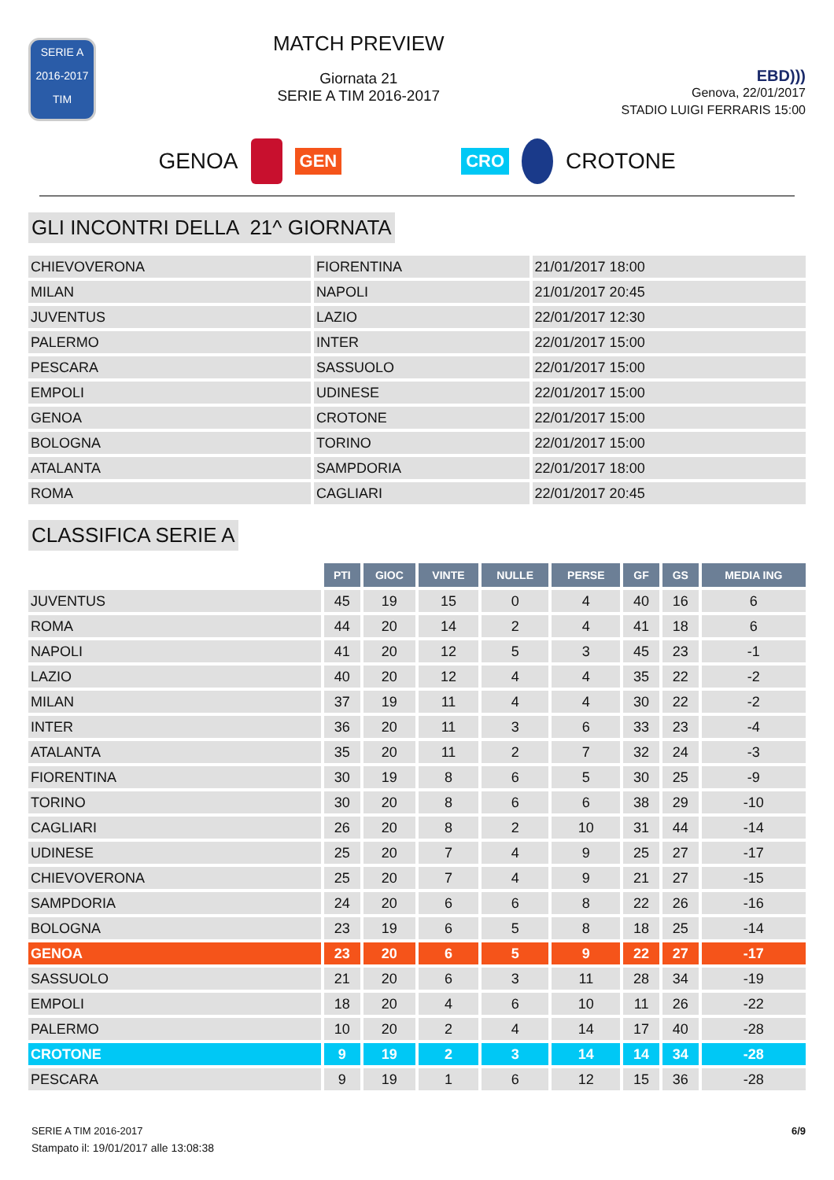SERIE A
2016-2017
TIM
MATCH PREVIEW
Giornata 21
SERIE A TIM 2016-2017
EBD)))
Genova, 22/01/2017
STADIO LUIGI FERRARIS 15:00
GENOA
GEN CRO
CROTONE
GLI INCONTRI DELLA 21^ GIORNATA
| CHIEVOVERONA | FIORENTINA | 21/01/2017 18:00 |
| MILAN | NAPOLI | 21/01/2017 20:45 |
| JUVENTUS | LAZIO | 22/01/2017 12:30 |
| PALERMO | INTER | 22/01/2017 15:00 |
| PESCARA | SASSUOLO | 22/01/2017 15:00 |
| EMPOLI | UDINESE | 22/01/2017 15:00 |
| GENOA | CROTONE | 22/01/2017 15:00 |
| BOLOGNA | TORINO | 22/01/2017 15:00 |
| ATALANTA | SAMPDORIA | 22/01/2017 18:00 |
| ROMA | CAGLIARI | 22/01/2017 20:45 |
CLASSIFICA SERIE A
| | PTI | GIOC | VINTE | NULLE | PERSE | GF | GS | MEDIA ING |
| --- | --- | --- | --- | --- | --- | --- | --- | --- |
| JUVENTUS | 45 | 19 | 15 | 0 | 4 | 40 | 16 | 6 |
| ROMA | 44 | 20 | 14 | 2 | 4 | 41 | 18 | 6 |
| NAPOLI | 41 | 20 | 12 | 5 | 3 | 45 | 23 | -1 |
| LAZIO | 40 | 20 | 12 | 4 | 4 | 35 | 22 | -2 |
| MILAN | 37 | 19 | 11 | 4 | 4 | 30 | 22 | -2 |
| INTER | 36 | 20 | 11 | 3 | 6 | 33 | 23 | -4 |
| ATALANTA | 35 | 20 | 11 | 2 | 7 | 32 | 24 | -3 |
| FIORENTINA | 30 | 19 | 8 | 6 | 5 | 30 | 25 | -9 |
| TORINO | 30 | 20 | 8 | 6 | 6 | 38 | 29 | -10 |
| CAGLIARI | 26 | 20 | 8 | 2 | 10 | 31 | 44 | -14 |
| UDINESE | 25 | 20 | 7 | 4 | 9 | 25 | 27 | -17 |
| CHIEVOVERONA | 25 | 20 | 7 | 4 | 9 | 21 | 27 | -15 |
| SAMPDORIA | 24 | 20 | 6 | 6 | 8 | 22 | 26 | -16 |
| BOLOGNA | 23 | 19 | 6 | 5 | 8 | 18 | 25 | -14 |
| GENOA | 23 | 20 | 6 | 5 | 9 | 22 | 27 | -17 |
| SASSUOLO | 21 | 20 | 6 | 3 | 11 | 28 | 34 | -19 |
| EMPOLI | 18 | 20 | 4 | 6 | 10 | 11 | 26 | -22 |
| PALERMO | 10 | 20 | 2 | 4 | 14 | 17 | 40 | -28 |
| CROTONE | 9 | 19 | 2 | 3 | 14 | 14 | 34 | -28 |
| PESCARA | 9 | 19 | 1 | 6 | 12 | 15 | 36 | -28 |
SERIE A TIM 2016-2017
Stampato il: 19/01/2017 alle 13:08:38
6/9